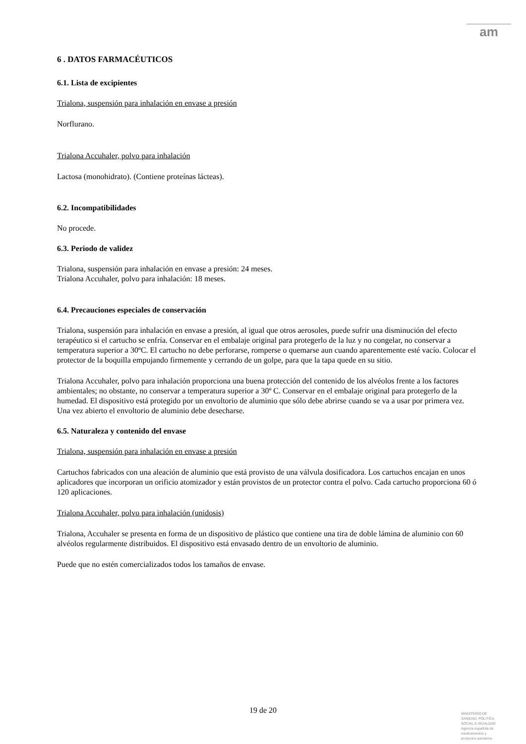am
6 . DATOS FARMACÉUTICOS
6.1. Lista de excipientes
Trialona, suspensión para inhalación en envase a presión
Norflurano.
Trialona Accuhaler, polvo para inhalación
Lactosa (monohidrato). (Contiene proteínas lácteas).
6.2. Incompatibilidades
No procede.
6.3. Periodo de validez
Trialona, suspensión para inhalación en envase a presión: 24 meses.
Trialona Accuhaler, polvo para inhalación: 18 meses.
6.4. Precauciones especiales de conservación
Trialona, suspensión para inhalación en envase a presión, al igual que otros aerosoles, puede sufrir una disminución del efecto terapéutico si el cartucho se enfría. Conservar en el embalaje original para protegerlo de la luz y no congelar, no conservar a temperatura superior a 30ºC. El cartucho no debe perforarse, romperse o quemarse aun cuando aparentemente esté vacío. Colocar el protector de la boquilla empujando firmemente y cerrando de un golpe, para que la tapa quede en su sitio.
Trialona Accuhaler, polvo para inhalación proporciona una buena protección del contenido de los alvéolos frente a los factores ambientales; no obstante, no conservar a temperatura superior a 30º C. Conservar en el embalaje original para protegerlo de la humedad. El dispositivo está protegido por un envoltorio de aluminio que sólo debe abrirse cuando se va a usar por primera vez. Una vez abierto el envoltorio de aluminio debe desecharse.
6.5. Naturaleza y contenido del envase
Trialona, suspensión para inhalación en envase a presión
Cartuchos fabricados con una aleación de aluminio que está provisto de una válvula dosificadora. Los cartuchos encajan en unos aplicadores que incorporan un orificio atomizador y están provistos de un protector contra el polvo. Cada cartucho proporciona 60 ó 120 aplicaciones.
Trialona Accuhaler, polvo para inhalación (unidosis)
Trialona, Accuhaler se presenta en forma de un dispositivo de plástico que contiene una tira de doble lámina de aluminio con 60 alvéolos regularmente distribuidos. El dispositivo está envasado dentro de un envoltorio de aluminio.
Puede que no estén comercializados todos los tamaños de envase.
19 de 20
MINISTERIO DE
SANIDAD, POLITICA
SOCIAL E IGUALDAD
Agencia española de
medicamentos y
productos sanitarios